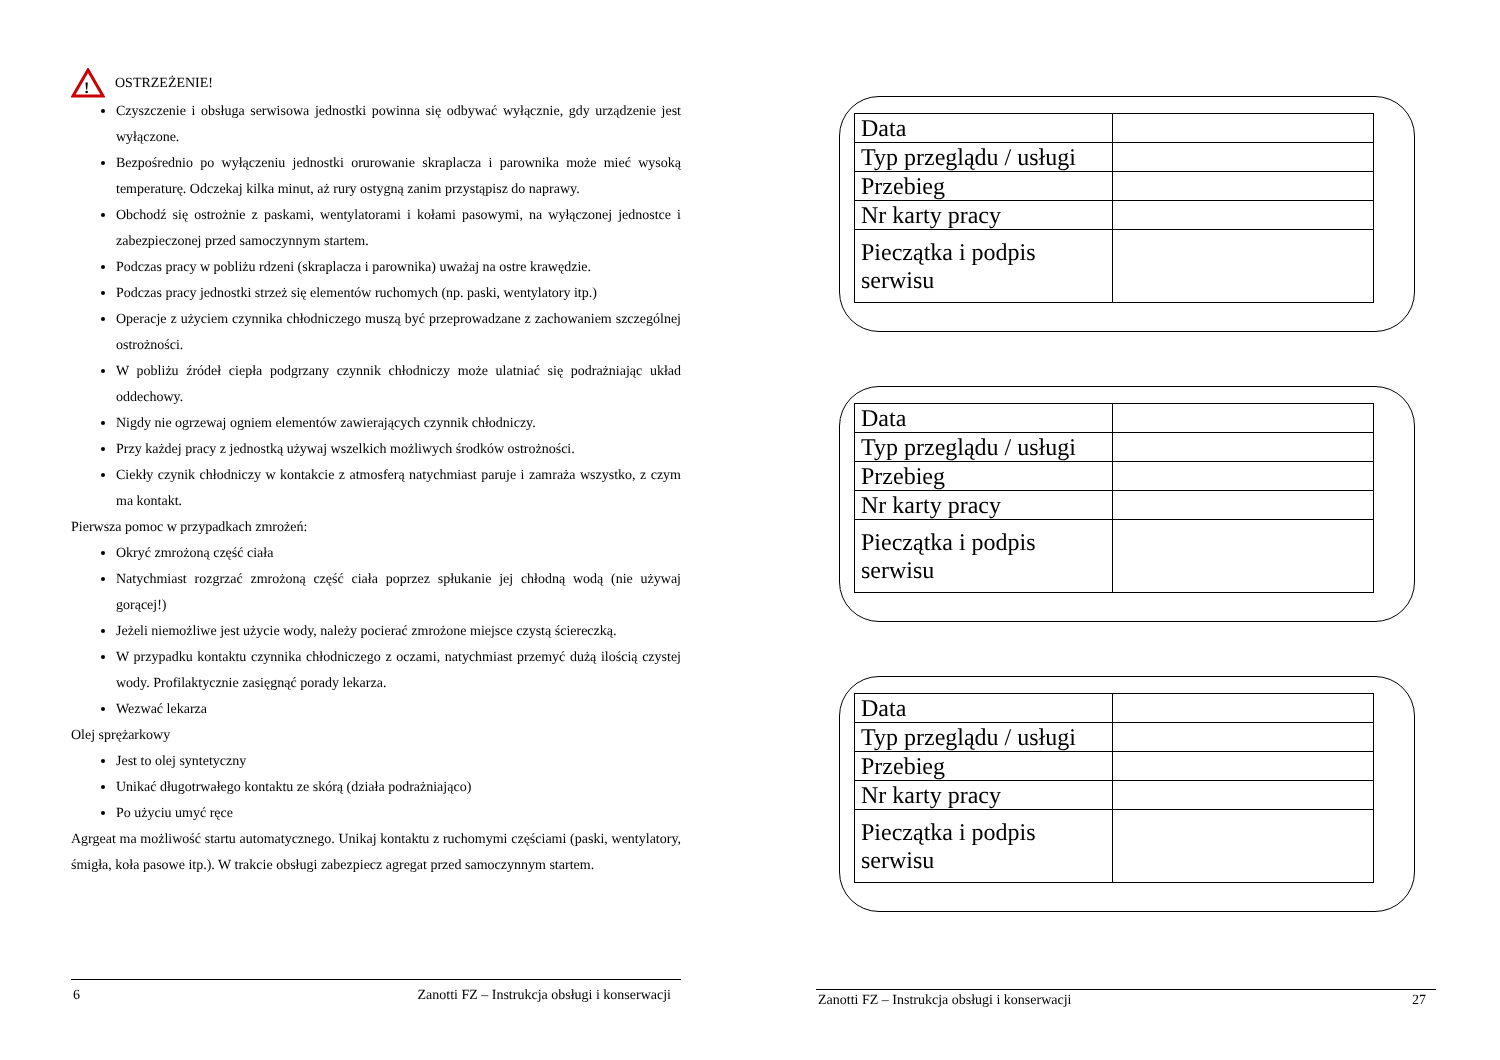!
OSTRZEŻENIE!
Czyszczenie i obsługa serwisowa jednostki powinna się odbywać wyłącznie, gdy urządzenie jest wyłączone.
Bezpośrednio po wyłączeniu jednostki orurowanie skraplacza i parownika może mieć wysoką temperaturę. Odczekaj kilka minut, aż rury ostygną zanim przystąpisz do naprawy.
Obchodź się ostrożnie z paskami, wentylatorami i kołami pasowymi, na wyłączonej jednostce i zabezpieczonej przed samoczynnym startem.
Podczas pracy w pobliżu rdzeni (skraplacza i parownika) uważaj na ostre krawędzie.
Podczas pracy jednostki strzeż się elementów ruchomych (np. paski, wentylatory itp.)
Operacje z użyciem czynnika chłodniczego muszą być przeprowadzane z zachowaniem szczególnej ostrożności.
W pobliżu źródeł ciepła podgrzany czynnik chłodniczy może ulatniać się podrażniając układ oddechowy.
Nigdy nie ogrzewaj ogniem elementów zawierających czynnik chłodniczy.
Przy każdej pracy z jednostką używaj wszelkich możliwych środków ostrożności.
Ciekły czynik chłodniczy w kontakcie z atmosferą natychmiast paruje i zamraża wszystko, z czym ma kontakt.
Pierwsza pomoc w przypadkach zmrożeń:
Okryć zmrożoną część ciała
Natychmiast rozgrzać zmrożoną część ciała poprzez spłukanie jej chłodną wodą (nie używaj gorącej!)
Jeżeli niemożliwe jest użycie wody, należy pocierać zmrożone miejsce czystą ściereczką.
W przypadku kontaktu czynnika chłodniczego z oczami, natychmiast przemyć dużą ilością czystej wody. Profilaktycznie zasięgnąć porady lekarza.
Wezwać lekarza
Olej sprężarkowy
Jest to olej syntetyczny
Unikać długotrwałego kontaktu ze skórą (działa podrażniająco)
Po użyciu umyć ręce
Agrgeat ma możliwość startu automatycznego. Unikaj kontaktu z ruchomymi częściami (paski, wentylatory, śmigła, koła pasowe itp.). W trakcie obsługi zabezpiecz agregat przed samoczynnym startem.
6 Zanotti FZ – Instrukcja obsługi i konserwacji
| Data | |
| Typ przeglądu / usługi | |
| Przebieg | |
| Nr karty pracy | |
| Pieczątka i podpis serwisu | |
| Data | |
| Typ przeglądu / usługi | |
| Przebieg | |
| Nr karty pracy | |
| Pieczątka i podpis serwisu | |
| Data | |
| Typ przeglądu / usługi | |
| Przebieg | |
| Nr karty pracy | |
| Pieczątka i podpis serwisu | |
Zanotti FZ – Instrukcja obsługi i konserwacji 27